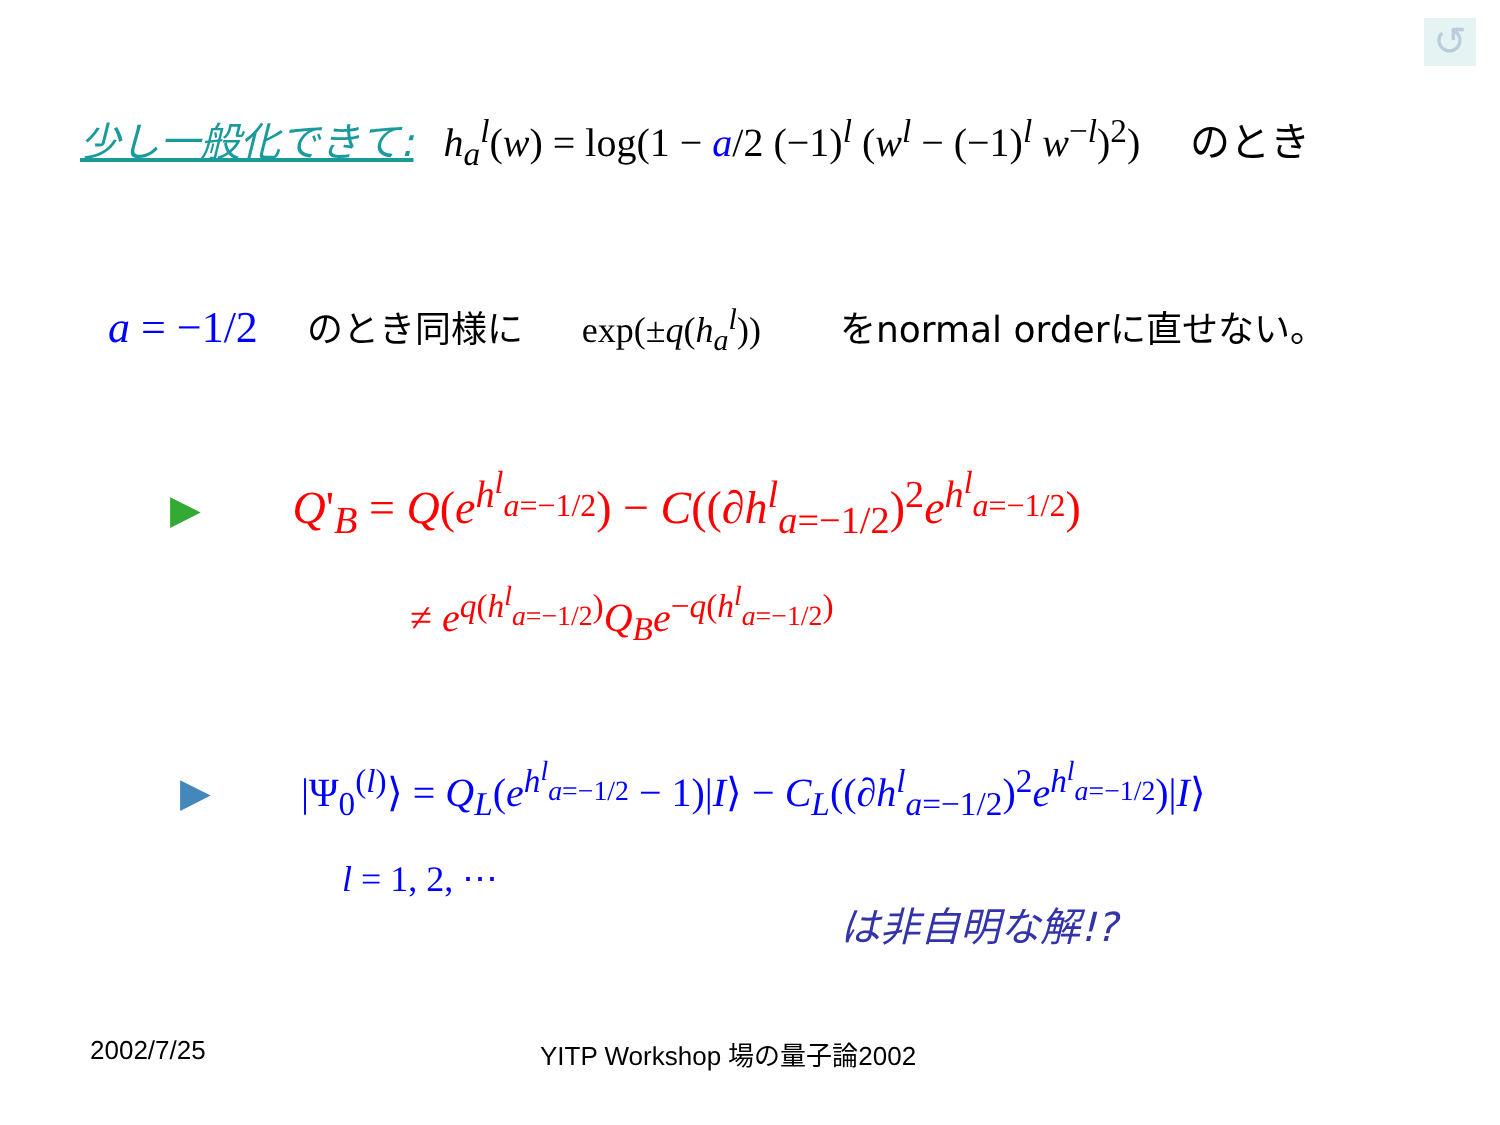↺
少し一般化できて: h<sub>a</sub><sup>l</sup>(w) = log(1 − a/2 (−1)<sup>l</sup> (w<sup>l</sup> − (−1)<sup>l</sup> w<sup>−l</sup>)<sup>2</sup>) のとき
a = −1/2 のとき同様に exp(±q(h<sub>a</sub><sup>l</sup>)) をnormal orderに直せない。
▶ Q'<sub>B</sub> = Q(e<sup>h<sup>l</sup><sub>a=−1/2</sub></sup>) − C((∂h<sup>l</sup><sub>a=−1/2</sub>)<sup>2</sup>e<sup>h<sup>l</sup><sub>a=−1/2</sub></sup>)
≠ e<sup>q(h<sup>l</sup><sub>a=−1/2</sub>)</sup>Q<sub>B</sub>e<sup>−q(h<sup>l</sup><sub>a=−1/2</sub>)</sup>
▶ |Ψ<sub>0</sub><sup>(l)</sup>⟩ = Q<sub>L</sub>(e<sup>h<sup>l</sup><sub>a=−1/2</sub></sup> − 1)|I⟩ − C<sub>L</sub>((∂h<sup>l</sup><sub>a=−1/2</sub>)<sup>2</sup>e<sup>h<sup>l</sup><sub>a=−1/2</sub></sup>)|I⟩
l = 1, 2, ⋯
は非自明な解!?
2002/7/25 YITP Workshop 場の量子論2002